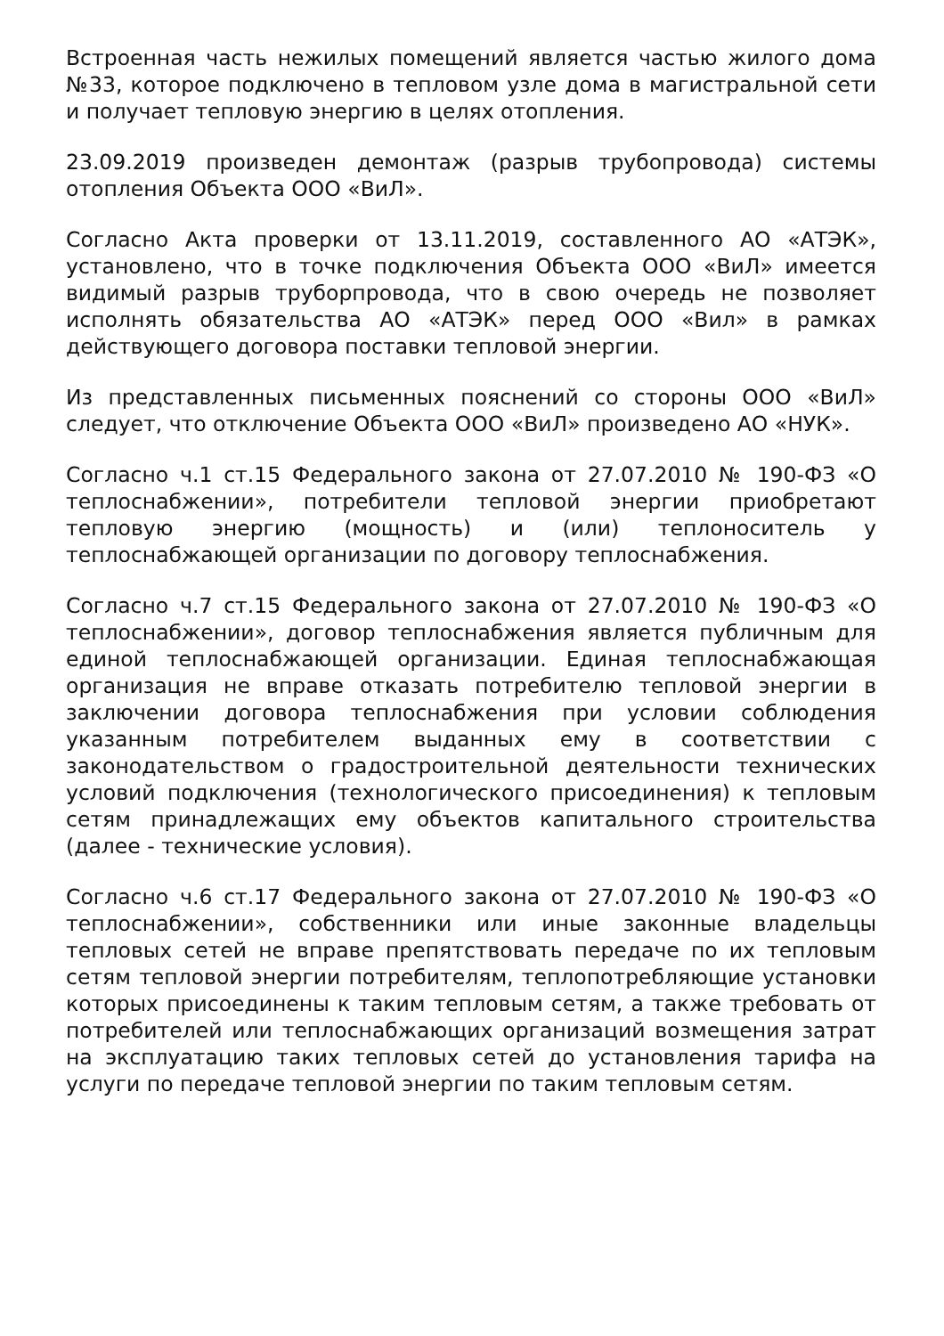Встроенная часть нежилых помещений является частью жилого дома №33, которое подключено в тепловом узле дома в магистральной сети и получает тепловую энергию в целях отопления.
23.09.2019 произведен демонтаж (разрыв трубопровода) системы отопления Объекта ООО «ВиЛ».
Согласно Акта проверки от 13.11.2019, составленного АО «АТЭК», установлено, что в точке подключения Объекта ООО «ВиЛ» имеется видимый разрыв труборпровода, что в свою очередь не позволяет исполнять обязательства АО «АТЭК» перед ООО «Вил» в рамках действующего договора поставки тепловой энергии.
Из представленных письменных пояснений со стороны ООО «ВиЛ» следует, что отключение Объекта ООО «ВиЛ» произведено АО «НУК».
Согласно ч.1 ст.15 Федерального закона от 27.07.2010 № 190-ФЗ «О теплоснабжении», потребители тепловой энергии приобретают тепловую энергию (мощность) и (или) теплоноситель у теплоснабжающей организации по договору теплоснабжения.
Согласно ч.7 ст.15 Федерального закона от 27.07.2010 № 190-ФЗ «О теплоснабжении», договор теплоснабжения является публичным для единой теплоснабжающей организации. Единая теплоснабжающая организация не вправе отказать потребителю тепловой энергии в заключении договора теплоснабжения при условии соблюдения указанным потребителем выданных ему в соответствии с законодательством о градостроительной деятельности технических условий подключения (технологического присоединения) к тепловым сетям принадлежащих ему объектов капитального строительства (далее - технические условия).
Согласно ч.6 ст.17 Федерального закона от 27.07.2010 № 190-ФЗ «О теплоснабжении», собственники или иные законные владельцы тепловых сетей не вправе препятствовать передаче по их тепловым сетям тепловой энергии потребителям, теплопотребляющие установки которых присоединены к таким тепловым сетям, а также требовать от потребителей или теплоснабжающих организаций возмещения затрат на эксплуатацию таких тепловых сетей до установления тарифа на услуги по передаче тепловой энергии по таким тепловым сетям.